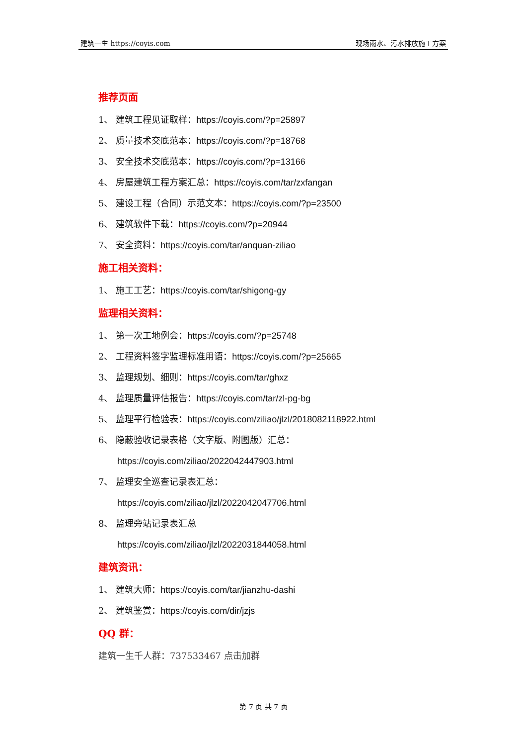建筑一生 https://coyis.com 现场雨水、污水排放施工方案
推荐页面
1、 建筑工程见证取样：https://coyis.com/?p=25897
2、 质量技术交底范本：https://coyis.com/?p=18768
3、 安全技术交底范本：https://coyis.com/?p=13166
4、 房屋建筑工程方案汇总：https://coyis.com/tar/zxfangan
5、 建设工程（合同）示范文本：https://coyis.com/?p=23500
6、 建筑软件下载：https://coyis.com/?p=20944
7、 安全资料：https://coyis.com/tar/anquan-ziliao
施工相关资料：
1、 施工工艺：https://coyis.com/tar/shigong-gy
监理相关资料：
1、 第一次工地例会：https://coyis.com/?p=25748
2、 工程资料签字监理标准用语：https://coyis.com/?p=25665
3、 监理规划、细则：https://coyis.com/tar/ghxz
4、 监理质量评估报告：https://coyis.com/tar/zl-pg-bg
5、 监理平行检验表：https://coyis.com/ziliao/jlzl/2018082118922.html
6、 隐蔽验收记录表格（文字版、附图版）汇总：
https://coyis.com/ziliao/2022042447903.html
7、 监理安全巡查记录表汇总：
https://coyis.com/ziliao/jlzl/2022042047706.html
8、 监理旁站记录表汇总
https://coyis.com/ziliao/jlzl/2022031844058.html
建筑资讯：
1、 建筑大师：https://coyis.com/tar/jianzhu-dashi
2、 建筑鉴赏：https://coyis.com/dir/jzjs
QQ 群：
建筑一生千人群：737533467 点击加群
第 7 页 共 7 页